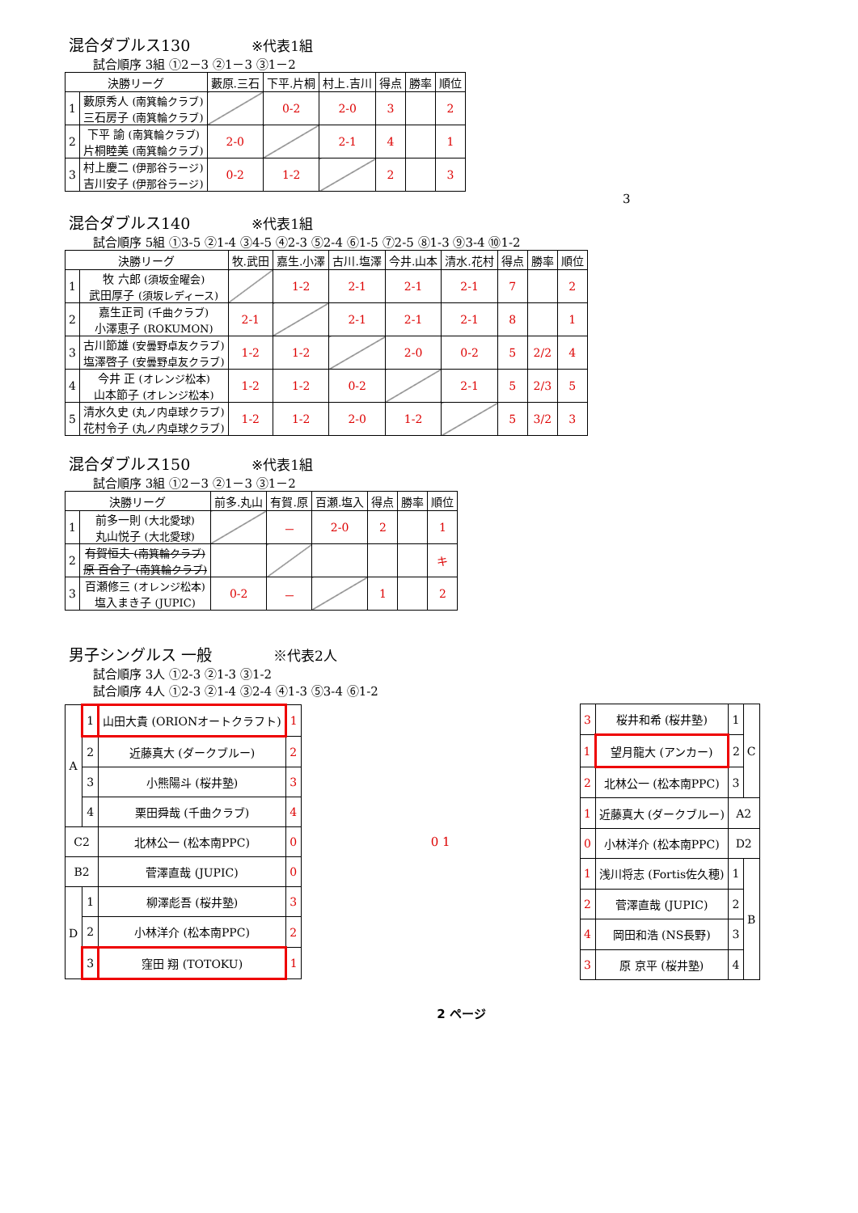混合ダブルス130 ※代表1組
試合順序 3組 ①2－3 ②1－3 ③1－2
| 決勝リーグ | | 藪原.三石 | 下平.片桐 | 村上.吉川 | 得点 | 勝率 | 順位 |
| --- | --- | --- | --- | --- | --- | --- | --- |
| 1 | 藪原秀人 (南箕輪クラブ) 三石房子 (南箕輪クラブ) | | 0-2 | 2-0 | 3 | | 2 |
| 2 | 下平 諭 (南箕輪クラブ) 片桐睦美 (南箕輪クラブ) | 2-0 | | 2-1 | 4 | | 1 |
| 3 | 村上慶二 (伊那谷ラージ) 吉川安子 (伊那谷ラージ) | 0-2 | 1-2 | | 2 | | 3 |
3
混合ダブルス140 ※代表1組
試合順序 5組 ①3-5 ②1-4 ③4-5 ④2-3 ⑤2-4 ⑥1-5 ⑦2-5 ⑧1-3 ⑨3-4 ⑩1-2
| 決勝リーグ | | 牧.武田 | 嘉生.小澤 | 古川.塩澤 | 今井.山本 | 清水.花村 | 得点 | 勝率 | 順位 |
| --- | --- | --- | --- | --- | --- | --- | --- | --- | --- |
| 1 | 牧 六郎 (須坂金曜会) 武田厚子 (須坂レディース) | | 1-2 | 2-1 | 2-1 | 2-1 | 7 | | 2 |
| 2 | 嘉生正司 (千曲クラブ) 小澤恵子 (ROKUMON) | 2-1 | | 2-1 | 2-1 | 2-1 | 8 | | 1 |
| 3 | 古川節雄 (安曇野卓友クラブ) 塩澤啓子 (安曇野卓友クラブ) | 1-2 | 1-2 | | 2-0 | 0-2 | 5 | 2/2 | 4 |
| 4 | 今井 正 (オレンジ松本) 山本節子 (オレンジ松本) | 1-2 | 1-2 | 0-2 | | 2-1 | 5 | 2/3 | 5 |
| 5 | 清水久史 (丸ノ内卓球クラブ) 花村令子 (丸ノ内卓球クラブ) | 1-2 | 1-2 | 2-0 | 1-2 | | 5 | 3/2 | 3 |
混合ダブルス150 ※代表1組
試合順序 3組 ①2－3 ②1－3 ③1－2
| 決勝リーグ | | 前多.丸山 | 有賀.原 | 百瀬.塩入 | 得点 | 勝率 | 順位 |
| --- | --- | --- | --- | --- | --- | --- | --- |
| 1 | 前多一則 (大北愛球) 丸山悦子 (大北愛球) | | － | 2-0 | 2 | | 1 |
| 2 | 有賀恒夫 (南箕輪クラブ) 原 百合子 (南箕輪クラブ) | | | | | | キ |
| 3 | 百瀬修三 (オレンジ松本) 塩入まき子 (JUPIC) | 0-2 | － | | 1 | | 2 |
男子シングルス 一般 ※代表2人
試合順序 3人 ①2-3 ②1-3 ③1-2
試合順序 4人 ①2-3 ②1-4 ③2-4 ④1-3 ⑤3-4 ⑥1-2
| A | 1 | 山田大貴 (ORIONオートクラフト) | 1 |
| | 2 | 近藤真大 (ダークブルー) | 2 |
| | 3 | 小熊陽斗 (桜井塾) | 3 |
| | 4 | 栗田舜哉 (千曲クラブ) | 4 |
| C2 | | 北林公一 (松本南PPC) | 0 |
| B2 | | 菅澤直哉 (JUPIC) | 0 |
| D | 1 | 柳澤彪吾 (桜井塾) | 3 |
| | 2 | 小林洋介 (松本南PPC) | 2 |
| | 3 | 窪田 翔 (TOTOKU) | 1 |
0 1
| 3 | 桜井和希 (桜井塾) | 1 | C |
| 1 | 望月龍大 (アンカー) | 2 | |
| 2 | 北林公一 (松本南PPC) | 3 | |
| 1 | 近藤真大 (ダークブルー) | A2 | |
| 0 | 小林洋介 (松本南PPC) | D2 | |
| 1 | 浅川将志 (Fortis佐久穂) | 1 | B |
| 2 | 菅澤直哉 (JUPIC) | 2 | |
| 4 | 岡田和浩 (NS長野) | 3 | |
| 3 | 原 京平 (桜井塾) | 4 | |
2 ページ